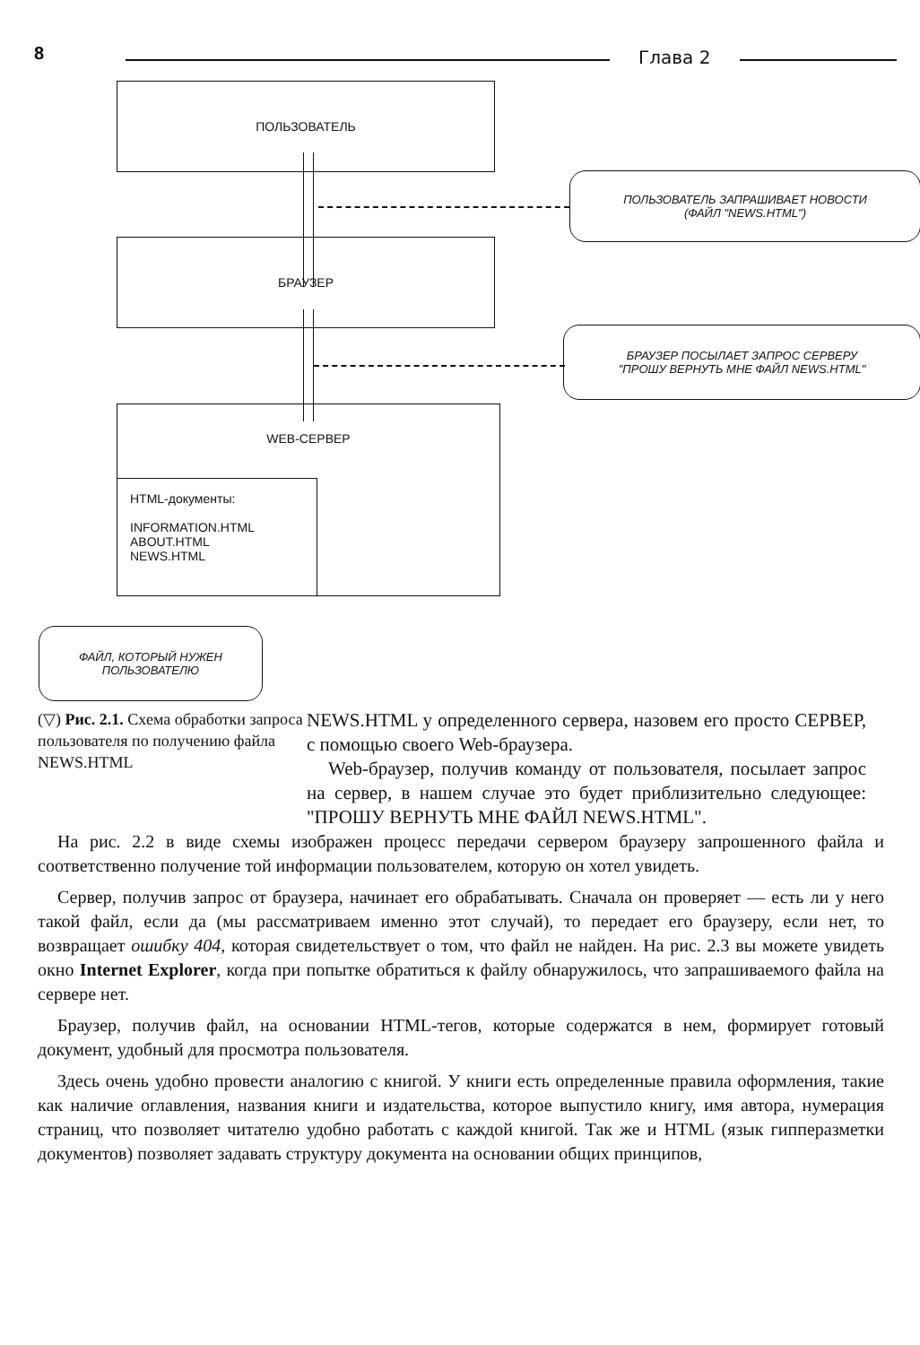8 Глава 2
ПОЛЬЗОВАТЕЛЬ
ПОЛЬЗОВАТЕЛЬ ЗАПРАШИВАЕТ НОВОСТИ
(ФАЙЛ "NEWS.HTML")
БРАУЗЕР
БРАУЗЕР ПОСЫЛАЕТ ЗАПРОС СЕРВЕРУ
"ПРОШУ ВЕРНУТЬ МНЕ ФАЙЛ NEWS.HTML"
WEB-СЕРВЕР
HTML-документы:
INFORMATION.HTML
ABOUT.HTML
NEWS.HTML
ФАЙЛ, КОТОРЫЙ НУЖЕН
ПОЛЬЗОВАТЕЛЮ
(▽) Рис. 2.1. Схема обработки запроса пользователя по получению файла NEWS.HTML
NEWS.HTML у определенного сервера, назовем его просто СЕРВЕР, с помощью своего Web-браузера.
Web-браузер, получив команду от пользователя, посылает запрос на сервер, в нашем случае это будет приблизительно следующее: "ПРОШУ ВЕРНУТЬ МНЕ ФАЙЛ NEWS.HTML".
На рис. 2.2 в виде схемы изображен процесс передачи сервером браузеру запрошенного файла и соответственно получение той информации пользователем, которую он хотел увидеть.
Сервер, получив запрос от браузера, начинает его обрабатывать. Сначала он проверяет — есть ли у него такой файл, если да (мы рассматриваем именно этот случай), то передает его браузеру, если нет, то возвращает ошибку 404, которая свидетельствует о том, что файл не найден. На рис. 2.3 вы можете увидеть окно Internet Explorer, когда при попытке обратиться к файлу обнаружилось, что запрашиваемого файла на сервере нет.
Браузер, получив файл, на основании HTML-тегов, которые содержатся в нем, формирует готовый документ, удобный для просмотра пользователя.
Здесь очень удобно провести аналогию с книгой. У книги есть определенные правила оформления, такие как наличие оглавления, названия книги и издательства, которое выпустило книгу, имя автора, нумерация страниц, что позволяет читателю удобно работать с каждой книгой. Так же и HTML (язык гипперазметки документов) позволяет задавать структуру документа на основании общих принципов,